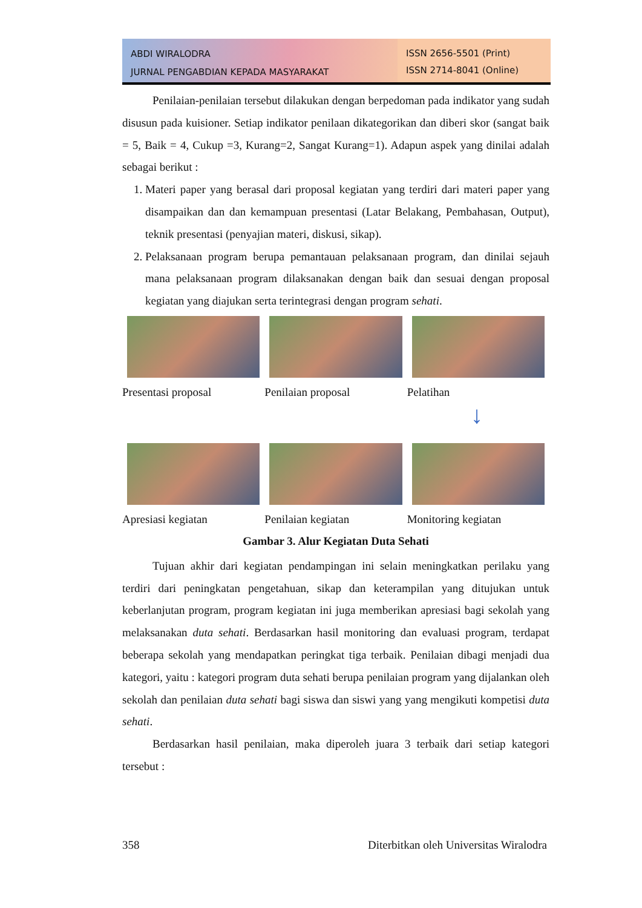ABDI WIRALODRA
JURNAL PENGABDIAN KEPADA MASYARAKAT
ISSN 2656-5501 (Print)
ISSN 2714-8041 (Online)
Penilaian-penilaian tersebut dilakukan dengan berpedoman pada indikator yang sudah disusun pada kuisioner. Setiap indikator penilaan dikategorikan dan diberi skor (sangat baik = 5, Baik = 4, Cukup =3, Kurang=2, Sangat Kurang=1). Adapun aspek yang dinilai adalah sebagai berikut :
1. Materi paper yang berasal dari proposal kegiatan yang terdiri dari materi paper yang disampaikan dan dan kemampuan presentasi (Latar Belakang, Pembahasan, Output), teknik presentasi (penyajian materi, diskusi, sikap).
2. Pelaksanaan program berupa pemantauan pelaksanaan program, dan dinilai sejauh mana pelaksanaan program dilaksanakan dengan baik dan sesuai dengan proposal kegiatan yang diajukan serta terintegrasi dengan program sehati.
Presentasi proposal
Penilaian proposal
Pelatihan
↓
Apresiasi kegiatan
Penilaian kegiatan
Monitoring kegiatan
Gambar 3. Alur Kegiatan Duta Sehati
Tujuan akhir dari kegiatan pendampingan ini selain meningkatkan perilaku yang terdiri dari peningkatan pengetahuan, sikap dan keterampilan yang ditujukan untuk keberlanjutan program, program kegiatan ini juga memberikan apresiasi bagi sekolah yang melaksanakan duta sehati. Berdasarkan hasil monitoring dan evaluasi program, terdapat beberapa sekolah yang mendapatkan peringkat tiga terbaik. Penilaian dibagi menjadi dua kategori, yaitu : kategori program duta sehati berupa penilaian program yang dijalankan oleh sekolah dan penilaian duta sehati bagi siswa dan siswi yang yang mengikuti kompetisi duta sehati.
Berdasarkan hasil penilaian, maka diperoleh juara 3 terbaik dari setiap kategori tersebut :
358 Diterbitkan oleh Universitas Wiralodra